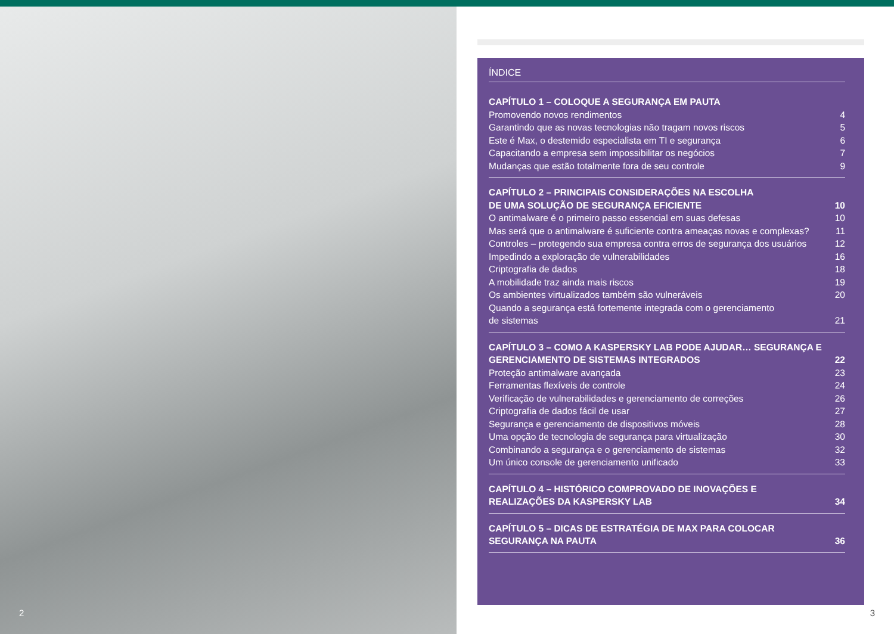2
ÍNDICE
CAPÍTULO 1 – COLOQUE A SEGURANÇA EM PAUTA
Promovendo novos rendimentos 4
Garantindo que as novas tecnologias não tragam novos riscos 5
Este é Max, o destemido especialista em TI e segurança 6
Capacitando a empresa sem impossibilitar os negócios 7
Mudanças que estão totalmente fora de seu controle 9
CAPÍTULO 2 – PRINCIPAIS CONSIDERAÇÕES NA ESCOLHA
DE UMA SOLUÇÃO DE SEGURANÇA EFICIENTE 10
O antimalware é o primeiro passo essencial em suas defesas 10
Mas será que o antimalware é suficiente contra ameaças novas e complexas? 11
Controles – protegendo sua empresa contra erros de segurança dos usuários 12
Impedindo a exploração de vulnerabilidades 16
Criptografia de dados 18
A mobilidade traz ainda mais riscos 19
Os ambientes virtualizados também são vulneráveis 20
Quando a segurança está fortemente integrada com o gerenciamento
de sistemas 21
CAPÍTULO 3 – COMO A KASPERSKY LAB PODE AJUDAR… SEGURANÇA E
GERENCIAMENTO DE SISTEMAS INTEGRADOS 22
Proteção antimalware avançada 23
Ferramentas flexíveis de controle 24
Verificação de vulnerabilidades e gerenciamento de correções 26
Criptografia de dados fácil de usar 27
Segurança e gerenciamento de dispositivos móveis 28
Uma opção de tecnologia de segurança para virtualização 30
Combinando a segurança e o gerenciamento de sistemas 32
Um único console de gerenciamento unificado 33
CAPÍTULO 4 – HISTÓRICO COMPROVADO DE INOVAÇÕES E
REALIZAÇÕES DA KASPERSKY LAB 34
CAPÍTULO 5 – DICAS DE ESTRATÉGIA DE MAX PARA COLOCAR
SEGURANÇA NA PAUTA 36
3